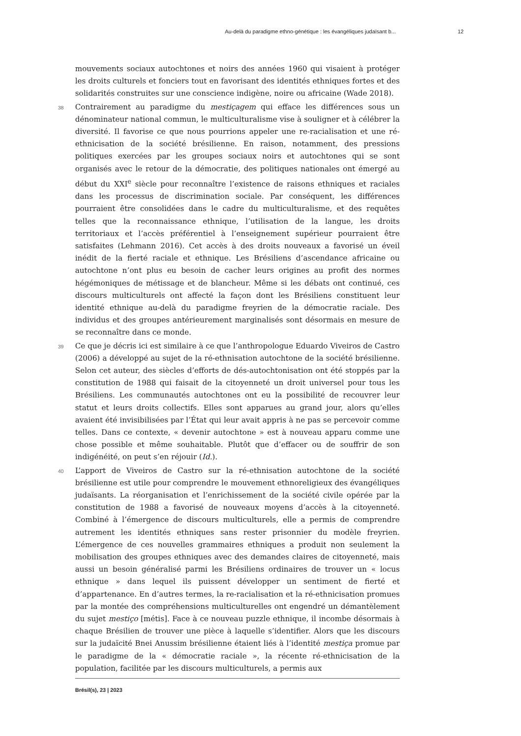Au-delà du paradigme ethno-génétique : les évangéliques judaïsant b... 12
mouvements sociaux autochtones et noirs des années 1960 qui visaient à protéger les droits culturels et fonciers tout en favorisant des identités ethniques fortes et des solidarités construites sur une conscience indigène, noire ou africaine (Wade 2018).
38 Contrairement au paradigme du mestiçagem qui efface les différences sous un dénominateur national commun, le multiculturalisme vise à souligner et à célébrer la diversité. Il favorise ce que nous pourrions appeler une re-racialisation et une ré-ethnicisation de la société brésilienne. En raison, notamment, des pressions politiques exercées par les groupes sociaux noirs et autochtones qui se sont organisés avec le retour de la démocratie, des politiques nationales ont émergé au début du XXI<sup>e</sup> siècle pour reconnaître l’existence de raisons ethniques et raciales dans les processus de discrimination sociale. Par conséquent, les différences pourraient être consolidées dans le cadre du multiculturalisme, et des requêtes telles que la reconnaissance ethnique, l’utilisation de la langue, les droits territoriaux et l’accès préférentiel à l’enseignement supérieur pourraient être satisfaites (Lehmann 2016). Cet accès à des droits nouveaux a favorisé un éveil inédit de la fierté raciale et ethnique. Les Brésiliens d’ascendance africaine ou autochtone n’ont plus eu besoin de cacher leurs origines au profit des normes hégémoniques de métissage et de blancheur. Même si les débats ont continué, ces discours multiculturels ont affecté la façon dont les Brésiliens constituent leur identité ethnique au-delà du paradigme freyrien de la démocratie raciale. Des individus et des groupes antérieurement marginalisés sont désormais en mesure de se reconnaître dans ce monde.
39 Ce que je décris ici est similaire à ce que l’anthropologue Eduardo Viveiros de Castro (2006) a développé au sujet de la ré-ethnisation autochtone de la société brésilienne. Selon cet auteur, des siècles d’efforts de dés-autochtonisation ont été stoppés par la constitution de 1988 qui faisait de la citoyenneté un droit universel pour tous les Brésiliens. Les communautés autochtones ont eu la possibilité de recouvrer leur statut et leurs droits collectifs. Elles sont apparues au grand jour, alors qu’elles avaient été invisibilisées par l’État qui leur avait appris à ne pas se percevoir comme telles. Dans ce contexte, « devenir autochtone » est à nouveau apparu comme une chose possible et même souhaitable. Plutôt que d’effacer ou de souffrir de son indigénéité, on peut s’en réjouir (Id.).
40 L’apport de Viveiros de Castro sur la ré-ethnisation autochtone de la société brésilienne est utile pour comprendre le mouvement ethnoreligieux des évangéliques judaïsants. La réorganisation et l’enrichissement de la société civile opérée par la constitution de 1988 a favorisé de nouveaux moyens d’accès à la citoyenneté. Combiné à l’émergence de discours multiculturels, elle a permis de comprendre autrement les identités ethniques sans rester prisonnier du modèle freyrien. L’émergence de ces nouvelles grammaires ethniques a produit non seulement la mobilisation des groupes ethniques avec des demandes claires de citoyenneté, mais aussi un besoin généralisé parmi les Brésiliens ordinaires de trouver un « locus ethnique » dans lequel ils puissent développer un sentiment de fierté et d’appartenance. En d’autres termes, la re-racialisation et la ré-ethnicisation promues par la montée des compréhensions multiculturelles ont engendré un démantèlement du sujet mestiço [métis]. Face à ce nouveau puzzle ethnique, il incombe désormais à chaque Brésilien de trouver une pièce à laquelle s’identifier. Alors que les discours sur la judaïcité Bnei Anussim brésilienne étaient liés à l’identité mestiça promue par le paradigme de la « démocratie raciale », la récente ré-ethnicisation de la population, facilitée par les discours multiculturels, a permis aux
Brésil(s), 23 | 2023